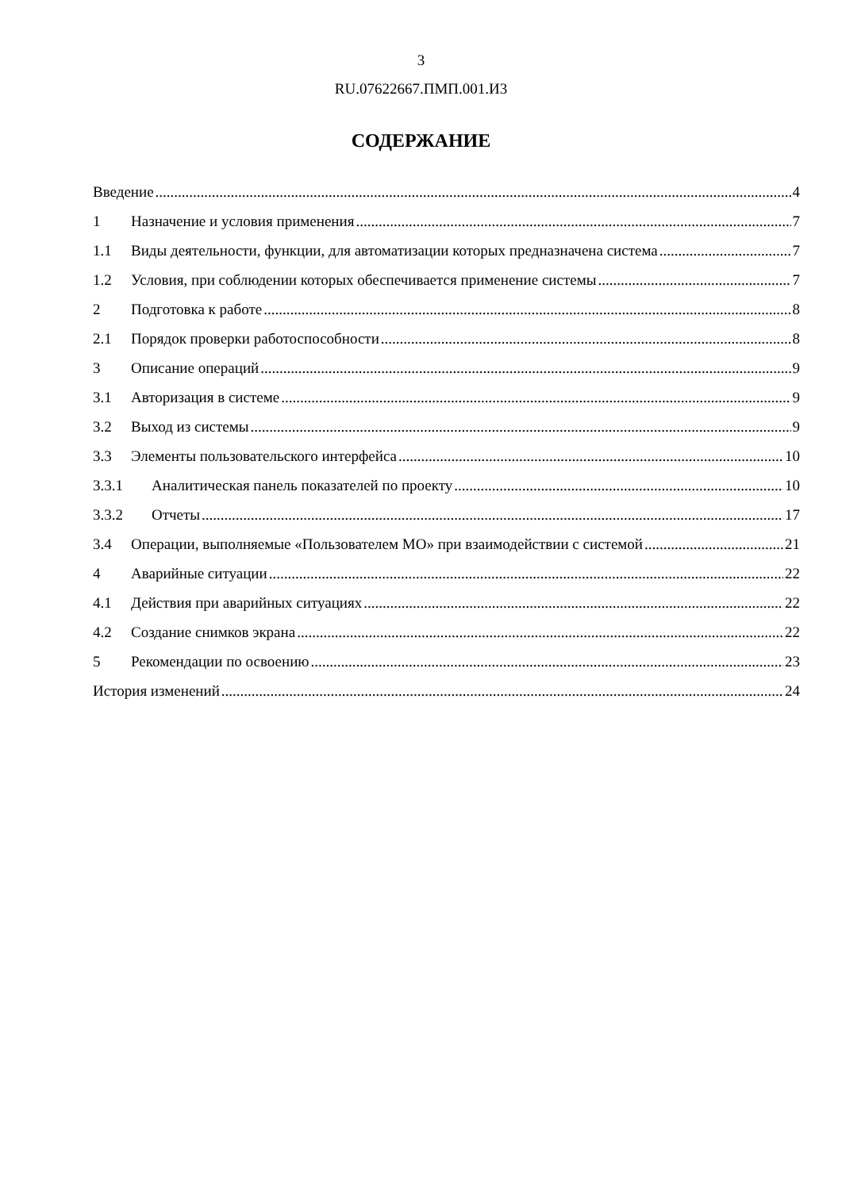3
RU.07622667.ПМП.001.И3
СОДЕРЖАНИЕ
Введение 4
1 Назначение и условия применения 7
1.1 Виды деятельности, функции, для автоматизации которых предназначена система 7
1.2 Условия, при соблюдении которых обеспечивается применение системы 7
2 Подготовка к работе 8
2.1 Порядок проверки работоспособности 8
3 Описание операций 9
3.1 Авторизация в системе 9
3.2 Выход из системы 9
3.3 Элементы пользовательского интерфейса 10
3.3.1 Аналитическая панель показателей по проекту 10
3.3.2 Отчеты 17
3.4 Операции, выполняемые «Пользователем МО» при взаимодействии с системой 21
4 Аварийные ситуации 22
4.1 Действия при аварийных ситуациях 22
4.2 Создание снимков экрана 22
5 Рекомендации по освоению 23
История изменений 24